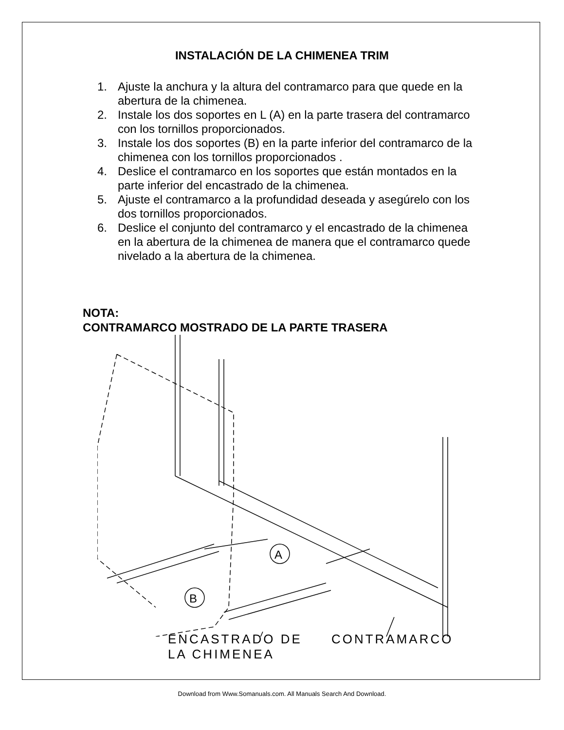INSTALACIÓN DE LA CHIMENEA TRIM
1. Ajuste la anchura y la altura del contramarco para que quede en la abertura de la chimenea.
2. Instale los dos soportes en L (A) en la parte trasera del contramarco con los tornillos proporcionados.
3. Instale los dos soportes (B) en la parte inferior del contramarco de la chimenea con los tornillos proporcionados .
4. Deslice el contramarco en los soportes que están montados en la parte inferior del encastrado de la chimenea.
5. Ajuste el contramarco a la profundidad deseada y asegúrelo con los dos tornillos proporcionados.
6. Deslice el conjunto del contramarco y el encastrado de la chimenea en la abertura de la chimenea de manera que el contramarco quede nivelado a la abertura de la chimenea.
NOTA:
CONTRAMARCO MOSTRADO DE LA PARTE TRASERA
A
B
ENCASTRADO DE
LA CHIMENEA
CONTRAMARCO
Download from Www.Somanuals.com. All Manuals Search And Download.